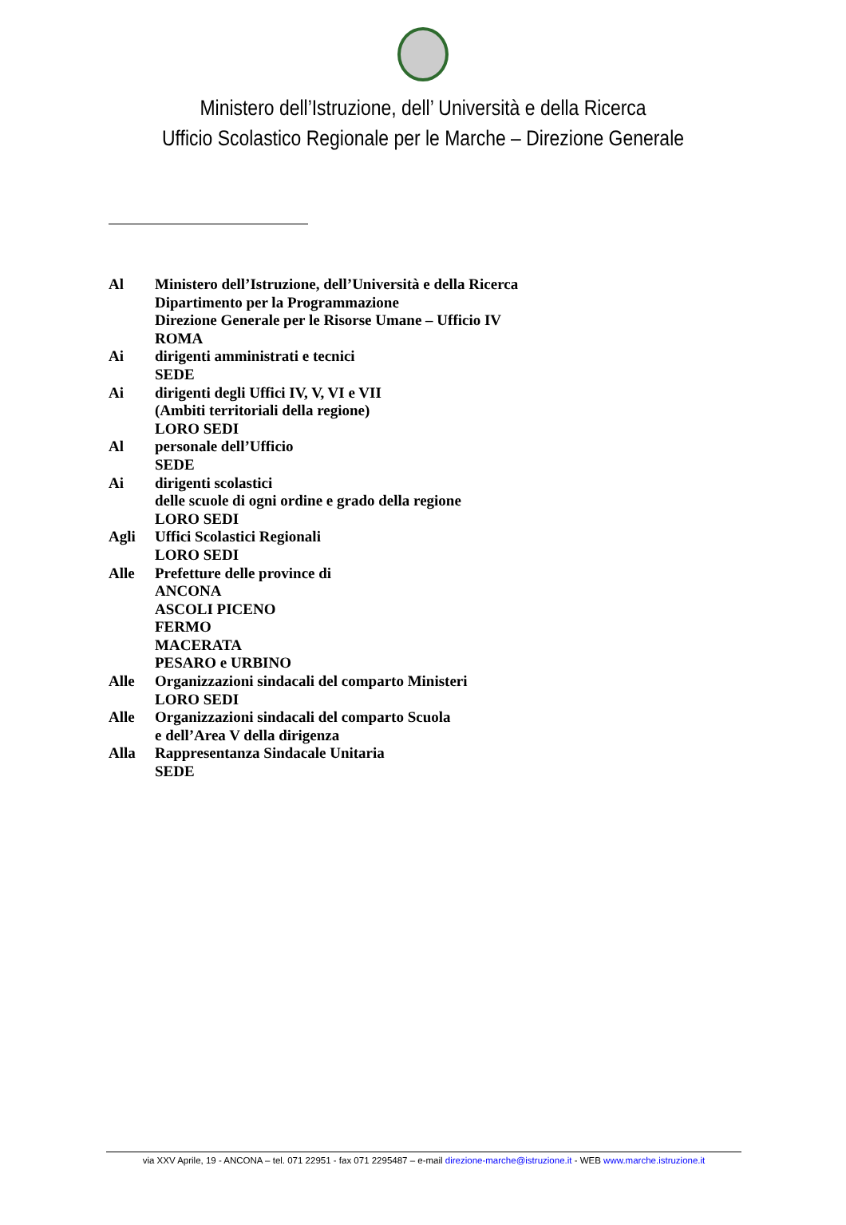Ministero dell’Istruzione, dell’ Università e della Ricerca
Ufficio Scolastico Regionale per le Marche – Direzione Generale
| Al | Ministero dell’Istruzione, dell’Università e della Ricerca Dipartimento per la Programmazione Direzione Generale per le Risorse Umane – Ufficio IV ROMA |
| Ai | dirigenti amministrati e tecnici SEDE |
| Ai | dirigenti degli Uffici IV, V, VI e VII (Ambiti territoriali della regione) LORO SEDI |
| Al | personale dell’Ufficio SEDE |
| Ai | dirigenti scolastici delle scuole di ogni ordine e grado della regione LORO SEDI |
| Agli | Uffici Scolastici Regionali LORO SEDI |
| Alle | Prefetture delle province di ANCONA ASCOLI PICENO FERMO MACERATA PESARO e URBINO |
| Alle | Organizzazioni sindacali del comparto Ministeri LORO SEDI |
| Alle | Organizzazioni sindacali del comparto Scuola e dell’Area V della dirigenza |
| Alla | Rappresentanza Sindacale Unitaria SEDE |
via XXV Aprile, 19 - ANCONA – tel. 071 22951 - fax 071 2295487 – e-mail direzione-marche@istruzione.it - WEB www.marche.istruzione.it